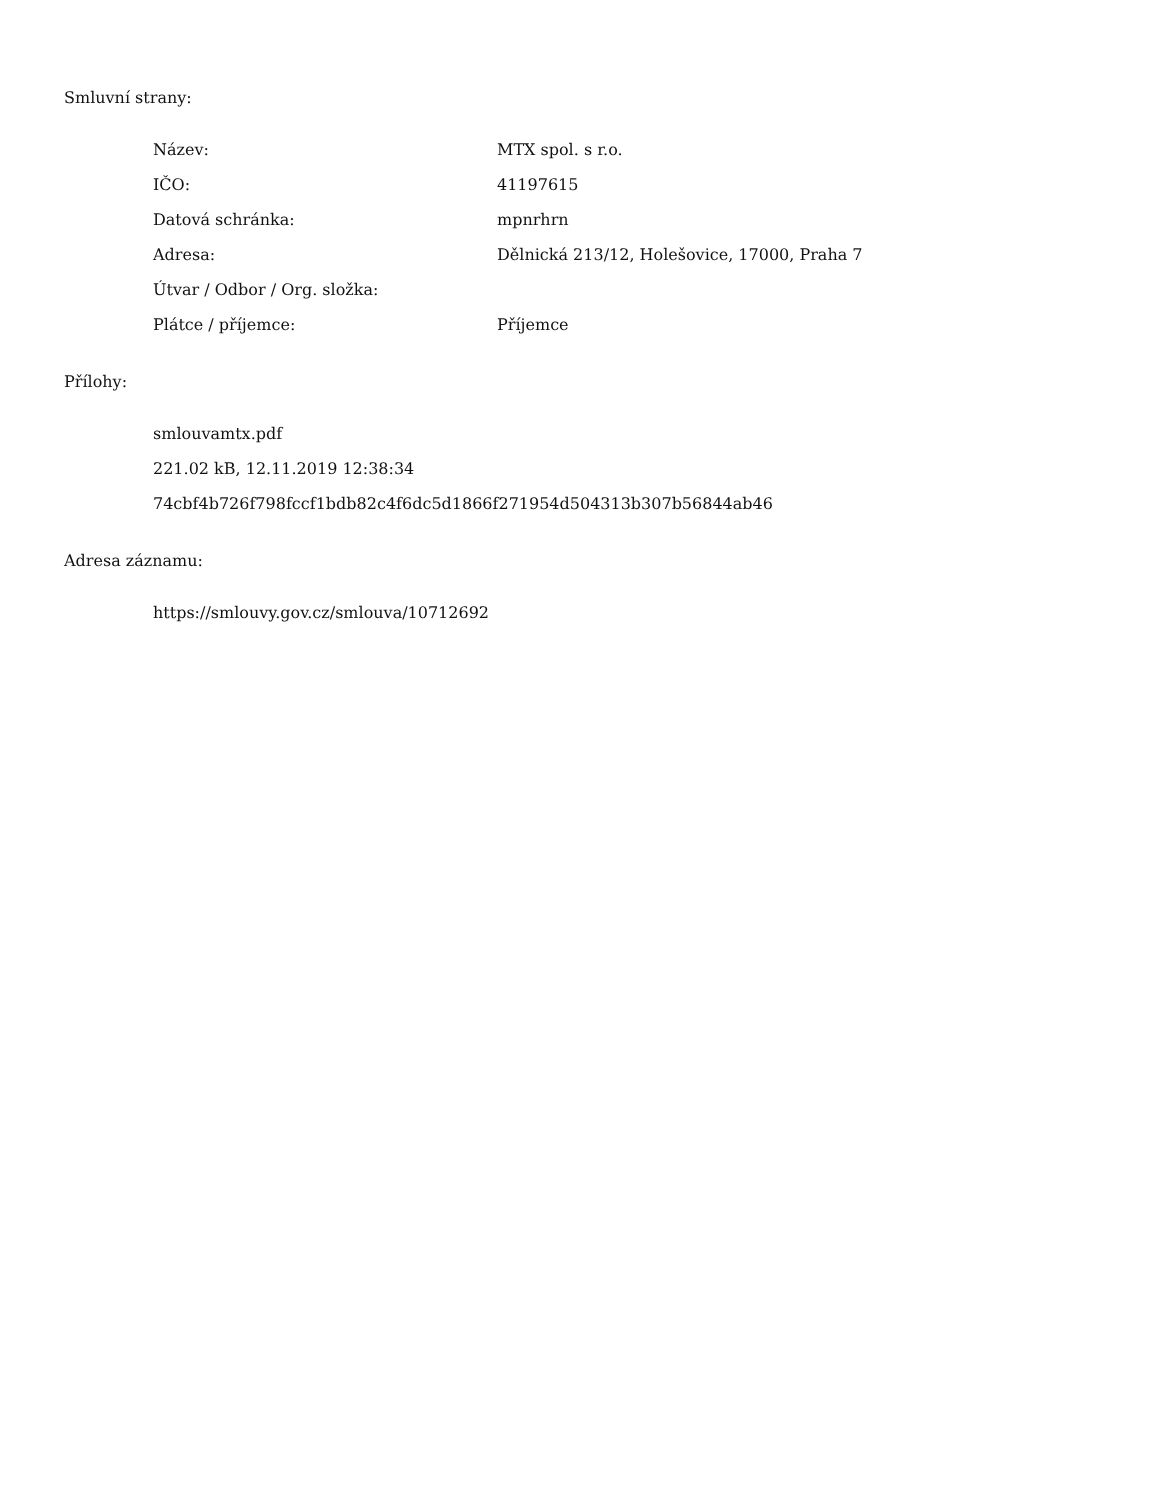Smluvní strany:
| Název: | MTX spol. s r.o. |
| IČO: | 41197615 |
| Datová schránka: | mpnrhrn |
| Adresa: | Dělnická 213/12, Holešovice, 17000, Praha 7 |
| Útvar / Odbor / Org. složka: | |
| Plátce / příjemce: | Příjemce |
Přílohy:
smlouvamtx.pdf
221.02 kB, 12.11.2019 12:38:34
74cbf4b726f798fccf1bdb82c4f6dc5d1866f271954d504313b307b56844ab46
Adresa záznamu:
https://smlouvy.gov.cz/smlouva/10712692